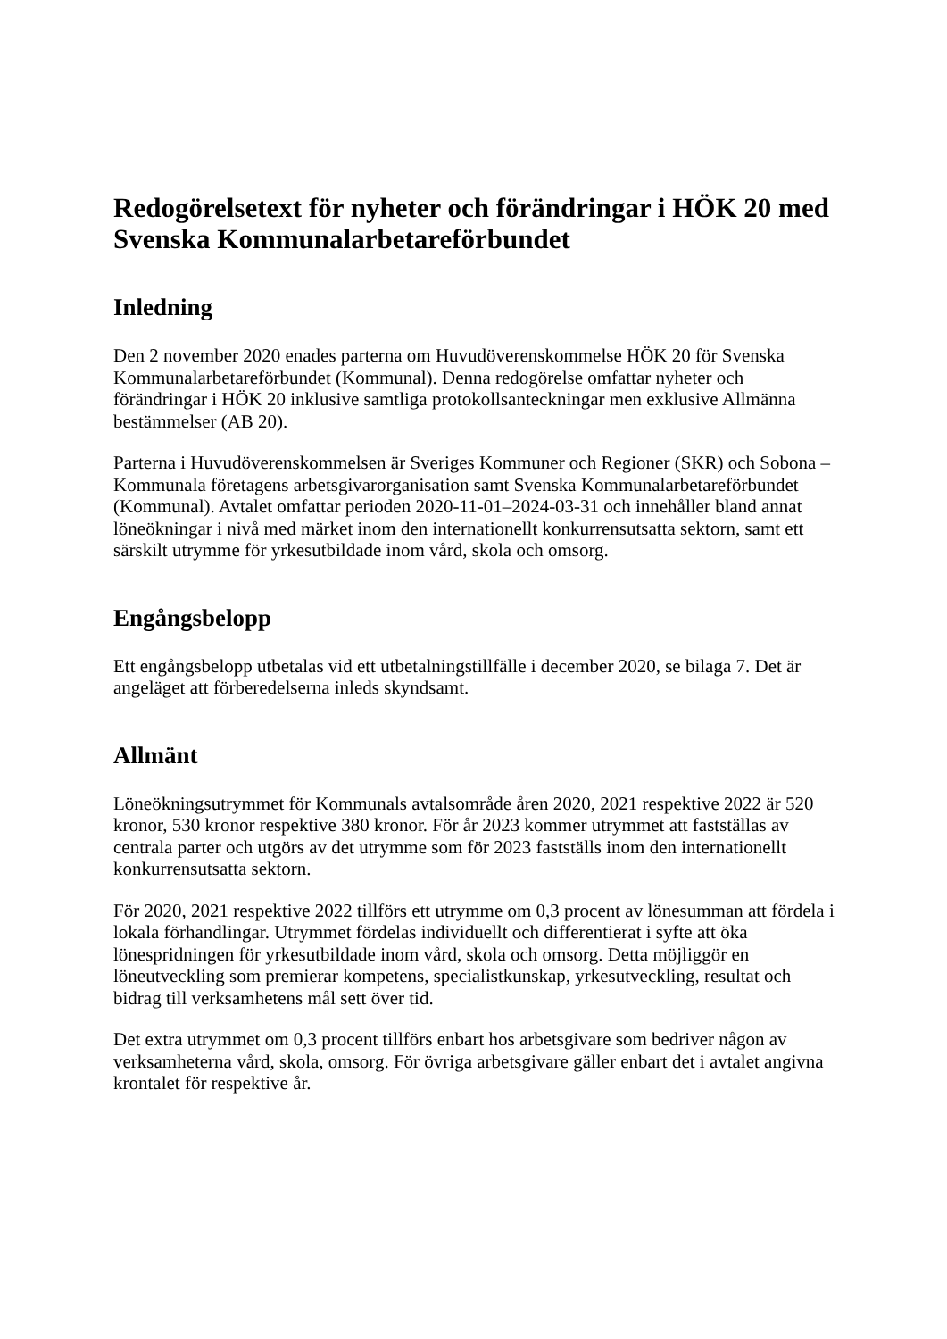Redogörelsetext för nyheter och förändringar i HÖK 20 med Svenska Kommunalarbetareförbundet
Inledning
Den 2 november 2020 enades parterna om Huvudöverenskommelse HÖK 20 för Svenska Kommunalarbetareförbundet (Kommunal). Denna redogörelse omfattar nyheter och förändringar i HÖK 20 inklusive samtliga protokollsanteckningar men exklusive Allmänna bestämmelser (AB 20).
Parterna i Huvudöverenskommelsen är Sveriges Kommuner och Regioner (SKR) och Sobona – Kommunala företagens arbetsgivarorganisation samt Svenska Kommunalarbetareförbundet (Kommunal). Avtalet omfattar perioden 2020-11-01–2024-03-31 och innehåller bland annat löneökningar i nivå med märket inom den internationellt konkurrensutsatta sektorn, samt ett särskilt utrymme för yrkesutbildade inom vård, skola och omsorg.
Engångsbelopp
Ett engångsbelopp utbetalas vid ett utbetalningstillfälle i december 2020, se bilaga 7. Det är angeläget att förberedelserna inleds skyndsamt.
Allmänt
Löneökningsutrymmet för Kommunals avtalsområde åren 2020, 2021 respektive 2022 är 520 kronor, 530 kronor respektive 380 kronor. För år 2023 kommer utrymmet att fastställas av centrala parter och utgörs av det utrymme som för 2023 fastställs inom den internationellt konkurrensutsatta sektorn.
För 2020, 2021 respektive 2022 tillförs ett utrymme om 0,3 procent av lönesumman att fördela i lokala förhandlingar. Utrymmet fördelas individuellt och differentierat i syfte att öka lönespridningen för yrkesutbildade inom vård, skola och omsorg. Detta möjliggör en löneutveckling som premierar kompetens, specialistkunskap, yrkesutveckling, resultat och bidrag till verksamhetens mål sett över tid.
Det extra utrymmet om 0,3 procent tillförs enbart hos arbetsgivare som bedriver någon av verksamheterna vård, skola, omsorg. För övriga arbetsgivare gäller enbart det i avtalet angivna krontalet för respektive år.